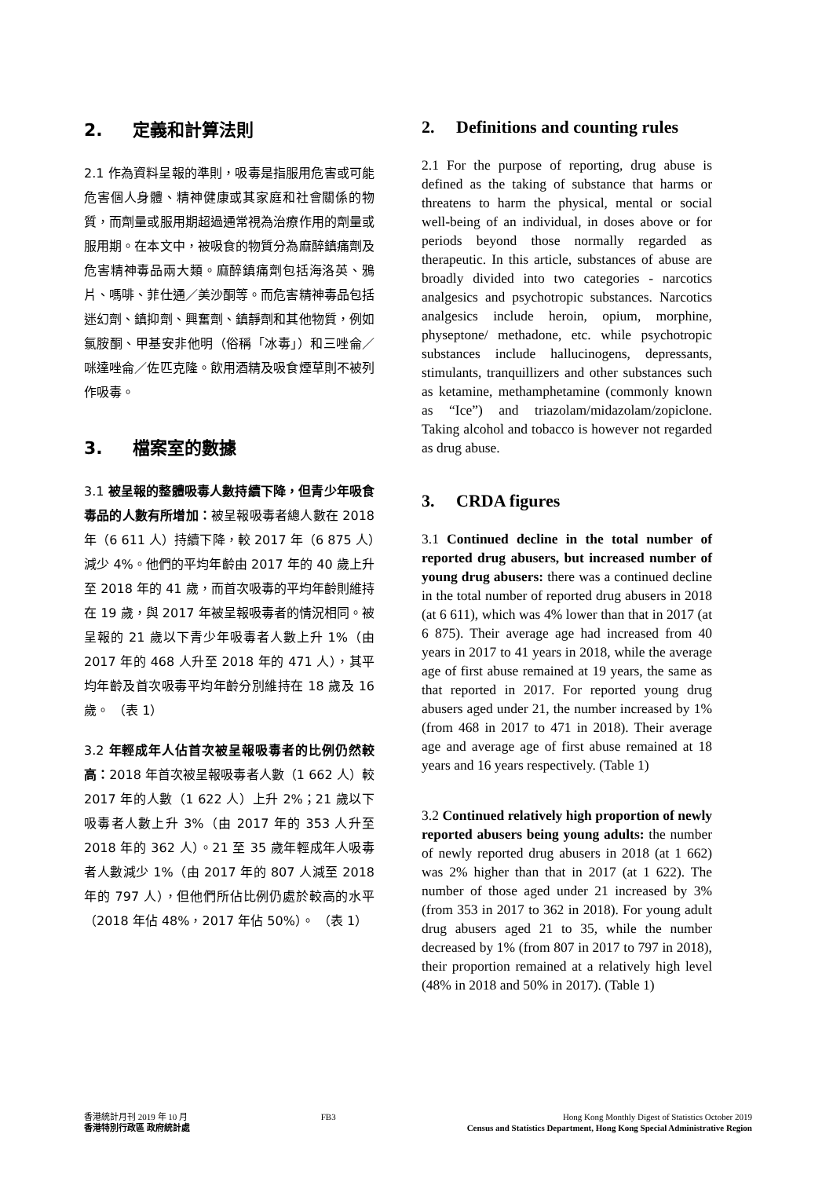2. 定義和計算法則
2.1 作為資料呈報的準則，吸毒是指服用危害或可能危害個人身體、精神健康或其家庭和社會關係的物質，而劑量或服用期超過通常視為治療作用的劑量或服用期。在本文中，被吸食的物質分為麻醉鎮痛劑及危害精神毒品兩大類。麻醉鎮痛劑包括海洛英、鴉片、嗎啡、菲仕通／美沙酮等。而危害精神毒品包括迷幻劑、鎮抑劑、興奮劑、鎮靜劑和其他物質，例如氯胺酮、甲基安非他明（俗稱「冰毒」）和三唑侖／咪達唑侖／佐匹克隆。飲用酒精及吸食煙草則不被列作吸毒。
3. 檔案室的數據
3.1 被呈報的整體吸毒人數持續下降，但青少年吸食毒品的人數有所增加：被呈報吸毒者總人數在 2018 年（6 611 人）持續下降，較 2017 年（6 875 人）減少 4%。他們的平均年齡由 2017 年的 40 歲上升至 2018 年的 41 歲，而首次吸毒的平均年齡則維持在 19 歲，與 2017 年被呈報吸毒者的情況相同。被呈報的 21 歲以下青少年吸毒者人數上升 1%（由 2017 年的 468 人升至 2018 年的 471 人），其平均年齡及首次吸毒平均年齡分別維持在 18 歲及 16 歲。 （表 1）
3.2 年輕成年人佔首次被呈報吸毒者的比例仍然較高：2018 年首次被呈報吸毒者人數（1 662 人）較 2017 年的人數（1 622 人）上升 2%；21 歲以下吸毒者人數上升 3%（由 2017 年的 353 人升至 2018 年的 362 人）。21 至 35 歲年輕成年人吸毒者人數減少 1%（由 2017 年的 807 人減至 2018 年的 797 人），但他們所佔比例仍處於較高的水平（2018 年佔 48%，2017 年佔 50%）。 （表 1）
2. Definitions and counting rules
2.1 For the purpose of reporting, drug abuse is defined as the taking of substance that harms or threatens to harm the physical, mental or social well-being of an individual, in doses above or for periods beyond those normally regarded as therapeutic. In this article, substances of abuse are broadly divided into two categories - narcotics analgesics and psychotropic substances. Narcotics analgesics include heroin, opium, morphine, physeptone/ methadone, etc. while psychotropic substances include hallucinogens, depressants, stimulants, tranquillizers and other substances such as ketamine, methamphetamine (commonly known as “Ice”) and triazolam/midazolam/zopiclone. Taking alcohol and tobacco is however not regarded as drug abuse.
3. CRDA figures
3.1 Continued decline in the total number of reported drug abusers, but increased number of young drug abusers: there was a continued decline in the total number of reported drug abusers in 2018 (at 6 611), which was 4% lower than that in 2017 (at 6 875). Their average age had increased from 40 years in 2017 to 41 years in 2018, while the average age of first abuse remained at 19 years, the same as that reported in 2017. For reported young drug abusers aged under 21, the number increased by 1% (from 468 in 2017 to 471 in 2018). Their average age and average age of first abuse remained at 18 years and 16 years respectively. (Table 1)
3.2 Continued relatively high proportion of newly reported abusers being young adults: the number of newly reported drug abusers in 2018 (at 1 662) was 2% higher than that in 2017 (at 1 622). The number of those aged under 21 increased by 3% (from 353 in 2017 to 362 in 2018). For young adult drug abusers aged 21 to 35, while the number decreased by 1% (from 807 in 2017 to 797 in 2018), their proportion remained at a relatively high level (48% in 2018 and 50% in 2017). (Table 1)
香港統計月刊 2019 年 10 月
香港特別行政區 政府統計處
FB3 Hong Kong Monthly Digest of Statistics October 2019
Census and Statistics Department, Hong Kong Special Administrative Region